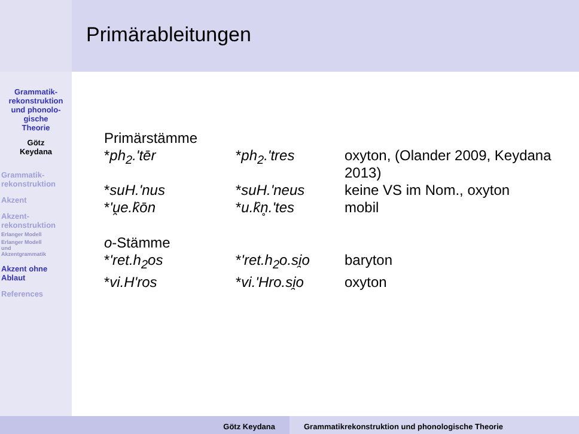Primärableitungen
Grammatik-
rekonstruktion
und phonolo-
gische
Theorie
Götz
Keydana
Grammatik-
rekonstruktion
Akzent
Akzent-
rekonstruktion
Erlanger Modell
Erlanger Modell
und
Akzentgrammatik
Akzent ohne
Ablaut
References
| Primärstämme | | |
| * ph<sub>2</sub>.'tēr | * ph<sub>2</sub>.'tres | oxyton, (Olander 2009, Keydana 2013) |
| * suH.'nus | * suH.'neus | keine VS im Nom., oxyton |
| * 'u̯e.k̑ōn | * u.k̑n̥.'tes | mobil |
| o -Stämme | | |
| * 'ret.h<sub>2</sub>os | * 'ret.h<sub>2</sub>o.si̯o | baryton |
| * vi.H'ros | * vi.'Hro.si̯o | oxyton |
Götz Keydana Grammatikrekonstruktion und phonologische Theorie